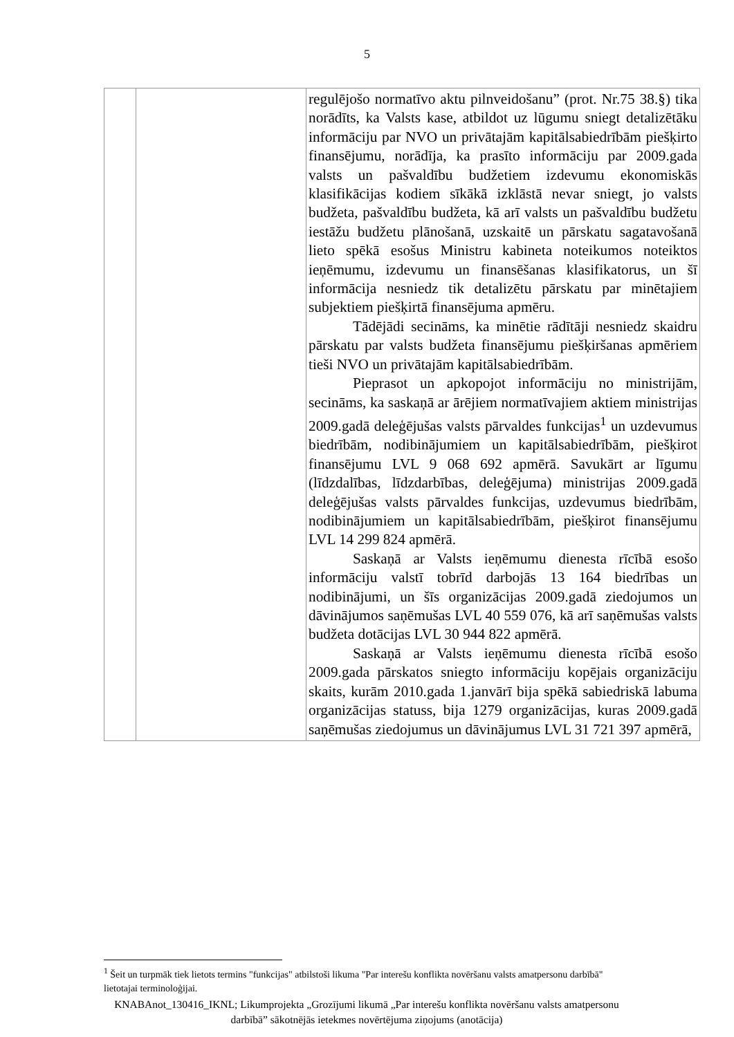5
| | | regulējošo normatīvo aktu pilnveidošanu” (prot. Nr.75 38.§) tika norādīts, ka Valsts kase, atbildot uz lūgumu sniegt detalizētāku informāciju par NVO un privātajām kapitālsabiedrībām piešķirto finansējumu, norādīja, ka prasīto informāciju par 2009.gada valsts un pašvaldību budžetiem izdevumu ekonomiskās klasifikācijas kodiem sīkākā izklāstā nevar sniegt, jo valsts budžeta, pašvaldību budžeta, kā arī valsts un pašvaldību budžetu iestāžu budžetu plānošanā, uzskaitē un pārskatu sagatavošanā lieto spēkā esošus Ministru kabineta noteikumos noteiktos ieņēmumu, izdevumu un finansēšanas klasifikatorus, un šī informācija nesniedz tik detalizētu pārskatu par minētajiem subjektiem piešķirtā finansējuma apmēru. Tādējādi secināms, ka minētie rādītāji nesniedz skaidru pārskatu par valsts budžeta finansējumu piešķiršanas apmēriem tieši NVO un privātajām kapitālsabiedrībām. Pieprasot un apkopojot informāciju no ministrijām, secināms, ka saskaņā ar ārējiem normatīvajiem aktiem ministrijas 2009.gadā deleģējušas valsts pārvaldes funkcijas<sup>1</sup> un uzdevumus biedrībām, nodibinājumiem un kapitālsabiedrībām, piešķirot finansējumu LVL 9 068 692 apmērā. Savukārt ar līgumu (līdzdalības, līdzdarbības, deleģējuma) ministrijas 2009.gadā deleģējušas valsts pārvaldes funkcijas, uzdevumus biedrībām, nodibinājumiem un kapitālsabiedrībām, piešķirot finansējumu LVL 14 299 824 apmērā. Saskaņā ar Valsts ieņēmumu dienesta rīcībā esošo informāciju valstī tobrīd darbojās 13 164 biedrības un nodibinājumi, un šīs organizācijas 2009.gadā ziedojumos un dāvinājumos saņēmušas LVL 40 559 076, kā arī saņēmušas valsts budžeta dotācijas LVL 30 944 822 apmērā. Saskaņā ar Valsts ieņēmumu dienesta rīcībā esošo 2009.gada pārskatos sniegto informāciju kopējais organizāciju skaits, kurām 2010.gada 1.janvārī bija spēkā sabiedriskā labuma organizācijas statuss, bija 1279 organizācijas, kuras 2009.gadā saņēmušas ziedojumus un dāvinājumus LVL 31 721 397 apmērā, |
<sup>1</sup> Šeit un turpmāk tiek lietots termins "funkcijas" atbilstoši likuma "Par interešu konflikta novēršanu valsts amatpersonu darbībā" lietotajai terminoloģijai.
KNABAnot_130416_IKNL; Likumprojekta „Grozījumi likumā „Par interešu konflikta novēršanu valsts amatpersonu darbībā” sākotnējās ietekmes novērtējuma ziņojums (anotācija)